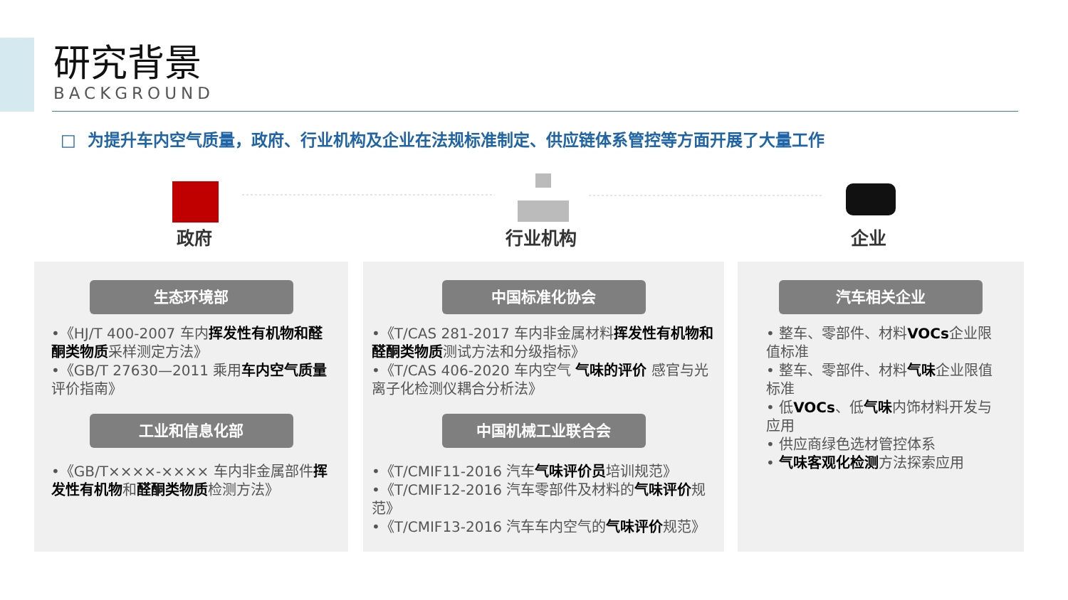研究背景
BACKGROUND
□ 为提升车内空气质量，政府、行业机构及企业在法规标准制定、供应链体系管控等方面开展了大量工作
政府 行业机构 企业
生态环境部
•《HJ/T 400-2007 车内挥发性有机物和醛酮类物质采样测定方法》
•《GB/T 27630—2011 乘用车内空气质量评价指南》
工业和信息化部
•《GB/T××××-×××× 车内非金属部件挥发性有机物和醛酮类物质检测方法》
中国标准化协会
•《T/CAS 281-2017 车内非金属材料挥发性有机物和醛酮类物质测试方法和分级指标》
•《T/CAS 406-2020 车内空气 气味的评价 感官与光离子化检测仪耦合分析法》
中国机械工业联合会
•《T/CMIF11-2016 汽车气味评价员培训规范》
•《T/CMIF12-2016 汽车零部件及材料的气味评价规范》
•《T/CMIF13-2016 汽车车内空气的气味评价规范》
汽车相关企业
• 整车、零部件、材料VOCs企业限值标准
• 整车、零部件、材料气味企业限值标准
• 低VOCs、低气味内饰材料开发与应用
• 供应商绿色选材管控体系
• 气味客观化检测方法探索应用